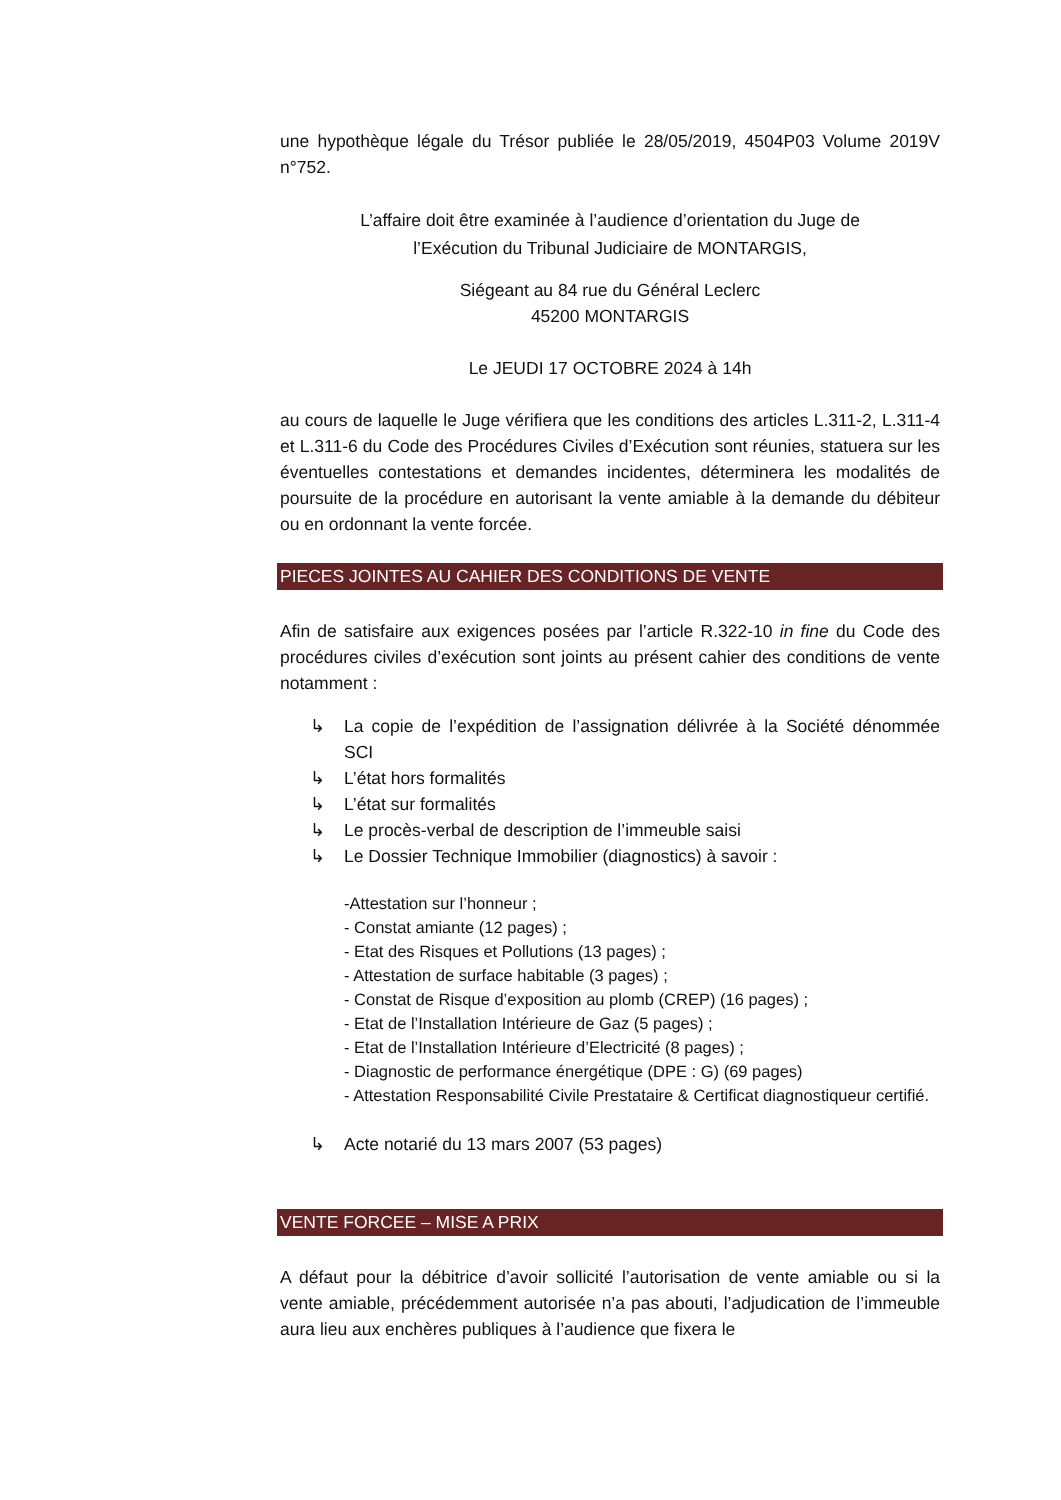une hypothèque légale du Trésor publiée le 28/05/2019, 4504P03 Volume 2019V n°752.
L’affaire doit être examinée à l’audience d’orientation du Juge de
l’Exécution du Tribunal Judiciaire de MONTARGIS,
Siégeant au 84 rue du Général Leclerc
45200 MONTARGIS
Le JEUDI 17 OCTOBRE 2024 à 14h
au cours de laquelle le Juge vérifiera que les conditions des articles L.311-2, L.311-4 et L.311-6 du Code des Procédures Civiles d’Exécution sont réunies, statuera sur les éventuelles contestations et demandes incidentes, déterminera les modalités de poursuite de la procédure en autorisant la vente amiable à la demande du débiteur ou en ordonnant la vente forcée.
PIECES JOINTES AU CAHIER DES CONDITIONS DE VENTE
Afin de satisfaire aux exigences posées par l’article R.322-10 in fine du Code des procédures civiles d’exécution sont joints au présent cahier des conditions de vente notamment :
↳ La copie de l’expédition de l’assignation délivrée à la Société dénommée SCI
↳ L’état hors formalités
↳ L’état sur formalités
↳ Le procès-verbal de description de l’immeuble saisi
↳ Le Dossier Technique Immobilier (diagnostics) à savoir :
-Attestation sur l’honneur ;
- Constat amiante (12 pages) ;
- Etat des Risques et Pollutions (13 pages) ;
- Attestation de surface habitable (3 pages) ;
- Constat de Risque d’exposition au plomb (CREP) (16 pages) ;
- Etat de l’Installation Intérieure de Gaz (5 pages) ;
- Etat de l’Installation Intérieure d’Electricité (8 pages) ;
- Diagnostic de performance énergétique (DPE : G) (69 pages)
- Attestation Responsabilité Civile Prestataire & Certificat diagnostiqueur certifié.
↳ Acte notarié du 13 mars 2007 (53 pages)
VENTE FORCEE – MISE A PRIX
A défaut pour la débitrice d’avoir sollicité l’autorisation de vente amiable ou si la vente amiable, précédemment autorisée n’a pas abouti, l’adjudication de l’immeuble aura lieu aux enchères publiques à l’audience que fixera le